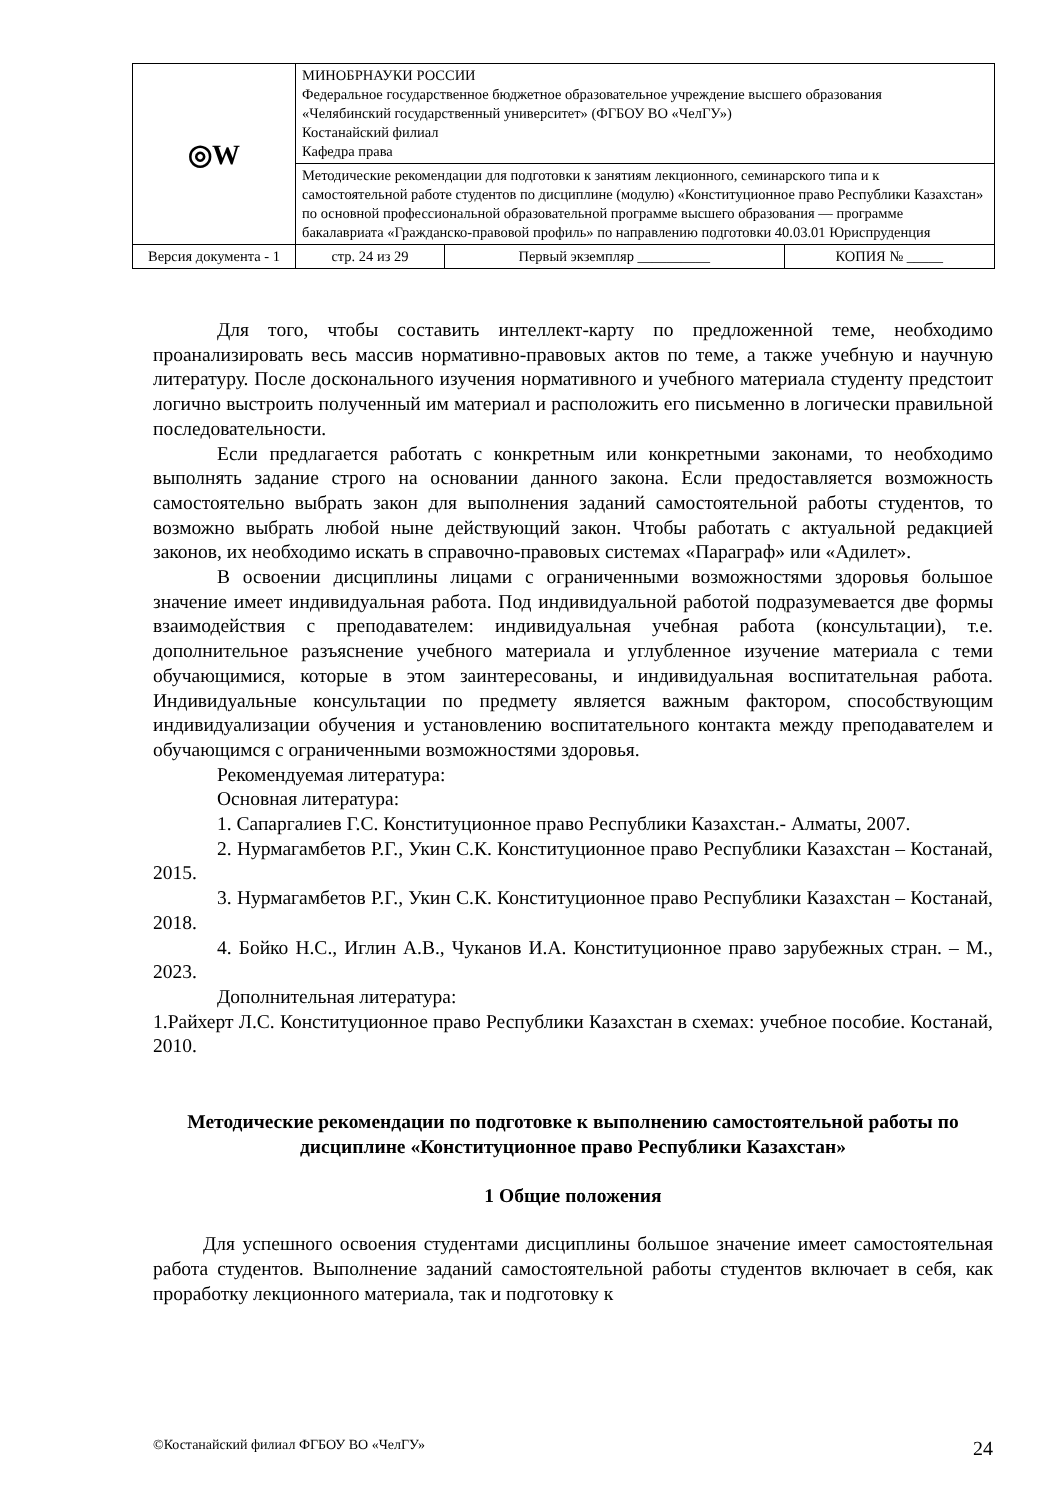| ◎W | МИНОБРНАУКИ РОССИИ Федеральное государственное бюджетное образовательное учреждение высшего образования «Челябинский государственный университет» (ФГБОУ ВО «ЧелГУ») Костанайский филиал Кафедра права | | | |
| | Методические рекомендации для подготовки к занятиям лекционного, семинарского типа и к самостоятельной работе студентов по дисциплине (модулю) «Конституционное право Республики Казахстан» по основной профессиональной образовательной программе высшего образования — программе бакалавриата «Гражданско-правовой профиль» по направлению подготовки 40.03.01 Юриспруденция | | | |
| Версия документа - 1 | | стр. 24 из 29 | Первый экземпляр __________ | КОПИЯ № _____ |
Для того, чтобы составить интеллект-карту по предложенной теме, необходимо проанализировать весь массив нормативно-правовых актов по теме, а также учебную и научную литературу. После досконального изучения нормативного и учебного материала студенту предстоит логично выстроить полученный им материал и расположить его письменно в логически правильной последовательности.
Если предлагается работать с конкретным или конкретными законами, то необходимо выполнять задание строго на основании данного закона. Если предоставляется возможность самостоятельно выбрать закон для выполнения заданий самостоятельной работы студентов, то возможно выбрать любой ныне действующий закон. Чтобы работать с актуальной редакцией законов, их необходимо искать в справочно-правовых системах «Параграф» или «Адилет».
В освоении дисциплины лицами с ограниченными возможностями здоровья большое значение имеет индивидуальная работа. Под индивидуальной работой подразумевается две формы взаимодействия с преподавателем: индивидуальная учебная работа (консультации), т.е. дополнительное разъяснение учебного материала и углубленное изучение материала с теми обучающимися, которые в этом заинтересованы, и индивидуальная воспитательная работа. Индивидуальные консультации по предмету является важным фактором, способствующим индивидуализации обучения и установлению воспитательного контакта между преподавателем и обучающимся с ограниченными возможностями здоровья.
Рекомендуемая литература:
Основная литература:
1. Сапаргалиев Г.С. Конституционное право Республики Казахстан.- Алматы, 2007.
2. Нурмагамбетов Р.Г., Укин С.К. Конституционное право Республики Казахстан – Костанай, 2015.
3. Нурмагамбетов Р.Г., Укин С.К. Конституционное право Республики Казахстан – Костанай, 2018.
4. Бойко Н.С., Иглин А.В., Чуканов И.А. Конституционное право зарубежных стран. – М., 2023.
Дополнительная литература:
1.Райхерт Л.С. Конституционное право Республики Казахстан в схемах: учебное пособие. Костанай, 2010.
Методические рекомендации по подготовке к выполнению самостоятельной работы по дисциплине «Конституционное право Республики Казахстан»
1 Общие положения
Для успешного освоения студентами дисциплины большое значение имеет самостоятельная работа студентов. Выполнение заданий самостоятельной работы студентов включает в себя, как проработку лекционного материала, так и подготовку к
©Костанайский филиал ФГБОУ ВО «ЧелГУ» 24